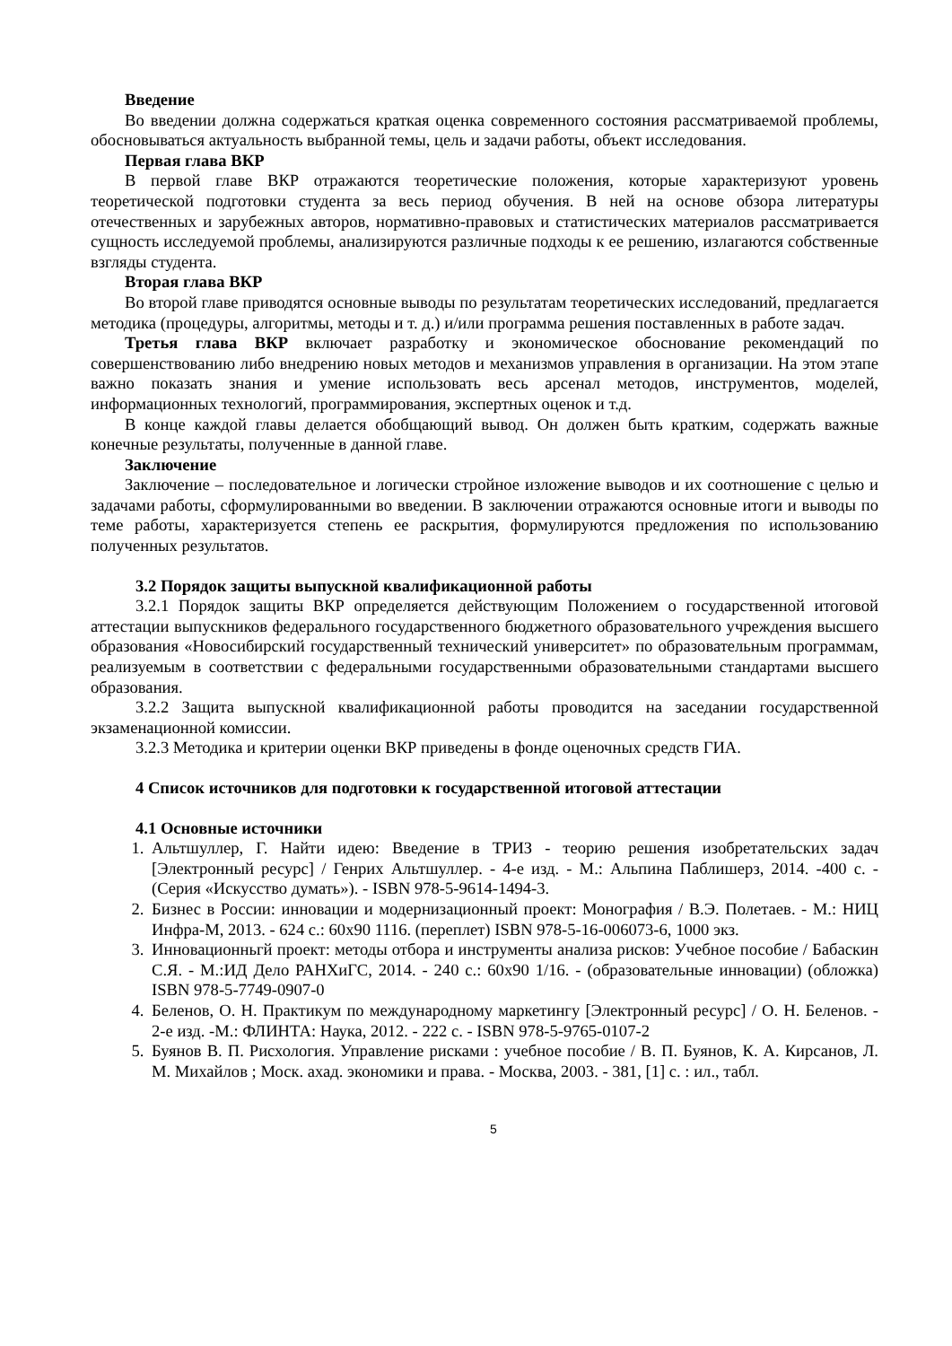Введение
Во введении должна содержаться краткая оценка современного состояния рассматриваемой проблемы, обосновываться актуальность выбранной темы, цель и задачи работы, объект исследования.
Первая глава ВКР
В первой главе ВКР отражаются теоретические положения, которые характеризуют уровень теоретической подготовки студента за весь период обучения. В ней на основе обзора литературы отечественных и зарубежных авторов, нормативно-правовых и статистических материалов рассматривается сущность исследуемой проблемы, анализируются различные подходы к ее решению, излагаются собственные взгляды студента.
Вторая глава ВКР
Во второй главе приводятся основные выводы по результатам теоретических исследований, предлагается методика (процедуры, алгоритмы, методы и т. д.) и/или программа решения поставленных в работе задач.
Третья глава ВКР включает разработку и экономическое обоснование рекомендаций по совершенствованию либо внедрению новых методов и механизмов управления в организации. На этом этапе важно показать знания и умение использовать весь арсенал методов, инструментов, моделей, информационных технологий, программирования, экспертных оценок и т.д.
В конце каждой главы делается обобщающий вывод. Он должен быть кратким, содержать важные конечные результаты, полученные в данной главе.
Заключение
Заключение – последовательное и логически стройное изложение выводов и их соотношение с целью и задачами работы, сформулированными во введении. В заключении отражаются основные итоги и выводы по теме работы, характеризуется степень ее раскрытия, формулируются предложения по использованию полученных результатов.
3.2 Порядок защиты выпускной квалификационной работы
3.2.1 Порядок защиты ВКР определяется действующим Положением о государственной итоговой аттестации выпускников федерального государственного бюджетного образовательного учреждения высшего образования «Новосибирский государственный технический университет» по образовательным программам, реализуемым в соответствии с федеральными государственными образовательными стандартами высшего образования.
3.2.2 Защита выпускной квалификационной работы проводится на заседании государственной экзаменационной комиссии.
3.2.3 Методика и критерии оценки ВКР приведены в фонде оценочных средств ГИА.
4 Список источников для подготовки к государственной итоговой аттестации
4.1 Основные источники
1. Альтшуллер, Г. Найти идею: Введение в ТРИЗ - теорию решения изобретательских задач [Электронный ресурс] / Генрих Альтшуллер. - 4-е изд. - М.: Альпина Паблишерз, 2014. -400 с. - (Серия «Искусство думать»). - ISBN 978-5-9614-1494-3.
2. Бизнес в России: инновации и модернизационный проект: Монография / В.Э. Полетаев. - М.: НИЦ Инфра-М, 2013. - 624 с.: 60x90 1116. (переплет) ISBN 978-5-16-006073-6, 1000 экз.
3. Инновационньгй проект: методы отбора и инструменты анализа рисков: Учебное пособие / Бабаскин С.Я. - М.:ИД Дело РАНХиГС, 2014. - 240 с.: 60x90 1/16. - (образовательные инновации) (обложка) ISBN 978-5-7749-0907-0
4. Беленов, О. Н. Практикум по международному маркетингу [Электронный ресурс] / О. Н. Беленов. - 2-е изд. -М.: ФЛИНТА: Наука, 2012. - 222 с. - ISBN 978-5-9765-0107-2
5. Буянов В. П. Рисхология. Управление рисками : учебное пособие / В. П. Буянов, К. А. Кирсанов, Л. М. Михайлов ; Моск. ахад. экономики и права. - Москва, 2003. - 381, [1] с. : ил., табл.
5